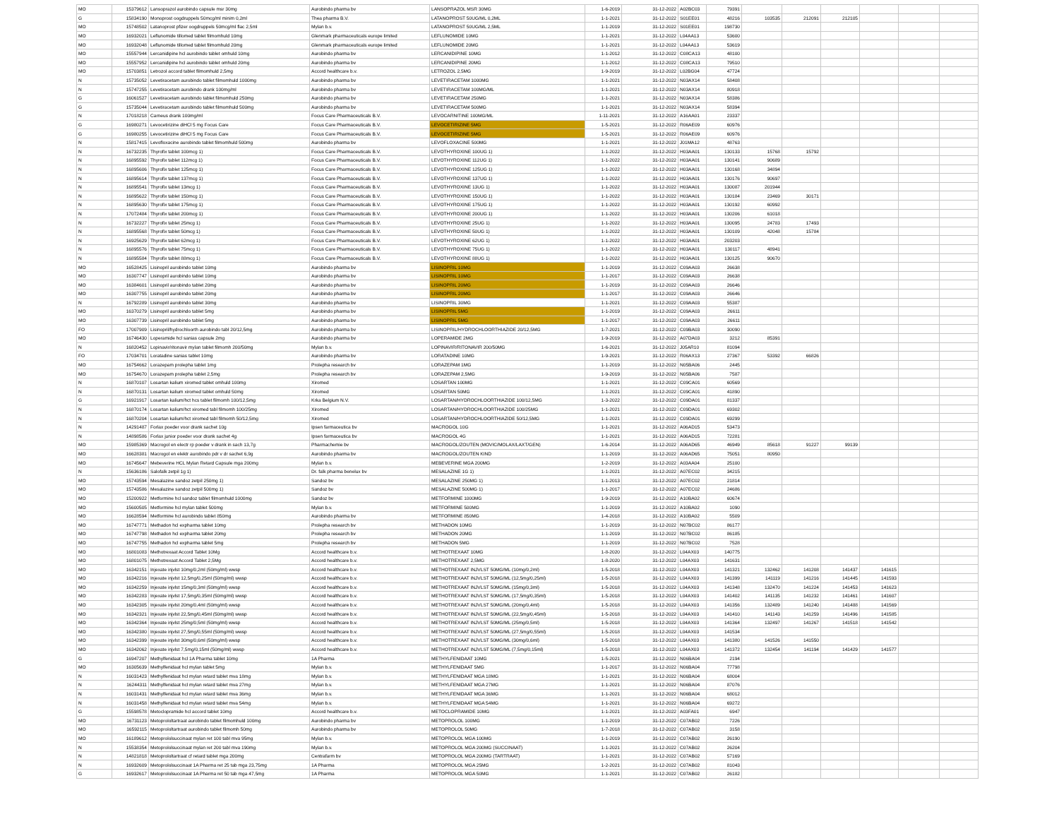| MO | 15379612 | Lansoprazol aurobindo capsule msr 30mg | Aurobindo pharma bv | LANSOPRAZOL MSR 30MG | 1-6-2019 | 31-12-2022 | A02BC03 | 79391 | | | | | | |
| G | 15834190 | Monoprost oogdruppels 50mcg/ml minim 0,2ml | Thea pharma B.V. | LATANOPROST 50UG/ML 0,2ML | 1-1-2021 | 31-12-2022 | S01EE01 | 48216 | 103535 | 212091 | 212105 | | | |
| MO | 15748502 | Latanoprost pfizer oogdruppels 50mcg/ml flac 2,5ml | Mylan b.v. | LATANOPROST 50UG/ML 2,5ML | 1-1-2019 | 31-12-2022 | S01EE01 | 198730 | | | | | | |
| MO | 16932021 | Leflunomide tillomed tablet filmomhuld 10mg | Glenmark pharmaceuticals europe limited | LEFLUNOMIDE 10MG | 1-1-2021 | 31-12-2022 | L04AA13 | 53600 | | | | | | |
| MO | 16932048 | Leflunomide tillomed tablet filmomhuld 20mg | Glenmark pharmaceuticals europe limited | LEFLUNOMIDE 20MG | 1-1-2021 | 31-12-2022 | L04AA13 | 53619 | | | | | | |
| MO | 15557944 | Lercanidipine hcl aurobindo tablet omhuld 10mg | Aurobindo pharma bv | LERCANIDIPINE 10MG | 1-1-2012 | 31-12-2022 | C08CA13 | 48100 | | | | | | |
| MO | 15557952 | Lercanidipine hcl aurobindo tablet omhuld 20mg | Aurobindo pharma bv | LERCANIDIPINE 20MG | 1-1-2012 | 31-12-2022 | C08CA13 | 79510 | | | | | | |
| MO | 15703851 | Letrozol accord tablet filmomhuld 2,5mg | Accord healthcare b.v. | LETROZOL 2,5MG | 1-9-2019 | 31-12-2022 | L02BG04 | 47724 | | | | | | |
| N | 15735052 | Levetiracetam aurobindo tablet filmomhuld 1000mg | Aurobindo pharma bv | LEVETIRACETAM 1000MG | 1-1-2021 | 31-12-2022 | N03AX14 | 58408 | | | | | | |
| N | 15747255 | Levetiracetam aurobindo drank 100mg/ml | Aurobindo pharma bv | LEVETIRACETAM 100MG/ML | 1-1-2021 | 31-12-2022 | N03AX14 | 80918 | | | | | | |
| G | 16061527 | Levetiracetam aurobindo tablet filmomhuld 250mg | Aurobindo pharma bv | LEVETIRACETAM 250MG | 1-1-2021 | 31-12-2022 | N03AX14 | 58386 | | | | | | |
| G | 15735044 | Levetiracetam aurobindo tablet filmomhuld 500mg | Aurobindo pharma bv | LEVETIRACETAM 500MG | 1-1-2021 | 31-12-2022 | N03AX14 | 58394 | | | | | | |
| N | 17018218 | Carneus drank 100mg/ml | Focus Care Pharmaceuticals B.V. | LEVOCARNITINE 100MG/ML | 1-11-2021 | 31-12-2022 | A16AA01 | 23337 | | | | | | |
| G | 16980271 | Levocetirizine diHCl 5 mg Focus Care | Focus Care Pharmaceuticals B.V. | LEVOCETIRIZINE 5MG | 1-5-2021 | 31-12-2022 | R06AE09 | 60976 | | | | | | |
| G | 16980255 | Levocetirizine diHCl 5 mg Focus Care | Focus Care Pharmaceuticals B.V. | LEVOCETIRIZINE 5MG | 1-5-2021 | 31-12-2022 | R06AE09 | 60976 | | | | | | |
| N | 15817415 | Levofloxacine aurobindo tablet filmomhuld 500mg | Aurobindo pharma bv | LEVOFLOXACINE 500MG | 1-1-2021 | 31-12-2022 | J01MA12 | 48763 | | | | | | |
| N | 16732235 | Thyrofix tablet 100mcg 1) | Focus Care Pharmaceuticals B.V. | LEVOTHYROXINE 100UG 1) | 1-1-2022 | 31-12-2022 | H03AA01 | 130133 | 15768 | 15792 | | | | |
| N | 16895592 | Thyrofix tablet 112mcg 1) | Focus Care Pharmaceuticals B.V. | LEVOTHYROXINE 112UG 1) | 1-1-2022 | 31-12-2022 | H03AA01 | 130141 | 90689 | | | | | |
| N | 16895606 | Thyrofix tablet 125mcg 1) | Focus Care Pharmaceuticals B.V. | LEVOTHYROXINE 125UG 1) | 1-1-2022 | 31-12-2022 | H03AA01 | 130168 | 34894 | | | | | |
| N | 16895614 | Thyrofix tablet 137mcg 1) | Focus Care Pharmaceuticals B.V. | LEVOTHYROXINE 137UG 1) | 1-1-2022 | 31-12-2022 | H03AA01 | 130176 | 90697 | | | | | |
| N | 16895541 | Thyrofix tablet 13mcg 1) | Focus Care Pharmaceuticals B.V. | LEVOTHYROXINE 13UG 1) | 1-1-2022 | 31-12-2022 | H03AA01 | 130087 | 201944 | | | | | |
| N | 16895622 | Thyrofix tablet 150mcg 1) | Focus Care Pharmaceuticals B.V. | LEVOTHYROXINE 150UG 1) | 1-1-2022 | 31-12-2022 | H03AA01 | 130184 | 23469 | 30171 | | | | |
| N | 16895630 | Thyrofix tablet 175mcg 1) | Focus Care Pharmaceuticals B.V. | LEVOTHYROXINE 175UG 1) | 1-1-2022 | 31-12-2022 | H03AA01 | 130192 | 60992 | | | | | |
| N | 17072484 | Thyrofix tablet 200mcg 1) | Focus Care Pharmaceuticals B.V. | LEVOTHYROXINE 200UG 1) | 1-1-2022 | 31-12-2022 | H03AA01 | 130206 | 61018 | | | | | |
| N | 16732227 | Thyrofix tablet 25mcg 1) | Focus Care Pharmaceuticals B.V. | LEVOTHYROXINE 25UG 1) | 1-1-2022 | 31-12-2022 | H03AA01 | 130095 | 24783 | 17493 | | | | |
| N | 16895568 | Thyrofix tablet 50mcg 1) | Focus Care Pharmaceuticals B.V. | LEVOTHYROXINE 50UG 1) | 1-1-2022 | 31-12-2022 | H03AA01 | 130109 | 42048 | 15784 | | | | |
| N | 16925629 | Thyrofix tablet 62mcg 1) | Focus Care Pharmaceuticals B.V. | LEVOTHYROXINE 62UG 1) | 1-1-2022 | 31-12-2022 | H03AA01 | 203203 | | | | | | |
| N | 16895576 | Thyrofix tablet 75mcg 1) | Focus Care Pharmaceuticals B.V. | LEVOTHYROXINE 75UG 1) | 1-1-2022 | 31-12-2022 | H03AA01 | 130117 | 48941 | | | | | |
| N | 16895584 | Thyrofix tablet 88mcg 1) | Focus Care Pharmaceuticals B.V. | LEVOTHYROXINE 88UG 1) | 1-1-2022 | 31-12-2022 | H03AA01 | 130125 | 90670 | | | | | |
| MO | 16528425 | Lisinopril aurobindo tablet 10mg | Aurobindo pharma bv | LISINOPRIL 10MG | 1-1-2019 | 31-12-2022 | C09AA03 | 26638 | | | | | | |
| MO | 16307747 | Lisinopril aurobindo tablet 10mg | Aurobindo pharma bv | LISINOPRIL 10MG | 1-1-2017 | 31-12-2022 | C09AA03 | 26638 | | | | | | |
| MO | 16384601 | Lisinopril aurobindo tablet 20mg | Aurobindo pharma bv | LISINOPRIL 20MG | 1-1-2019 | 31-12-2022 | C09AA03 | 26646 | | | | | | |
| MO | 16307755 | Lisinopril aurobindo tablet 20mg | Aurobindo pharma bv | LISINOPRIL 20MG | 1-1-2017 | 31-12-2022 | C09AA03 | 26646 | | | | | | |
| N | 16792289 | Lisinopril aurobindo tablet 30mg | Aurobindo pharma bv | LISINOPRIL 30MG | 1-1-2021 | 31-12-2022 | C09AA03 | 55387 | | | | | | |
| MO | 16370279 | Lisinopril aurobindo tablet 5mg | Aurobindo pharma bv | LISINOPRIL 5MG | 1-1-2019 | 31-12-2022 | C09AA03 | 26611 | | | | | | |
| MO | 16307739 | Lisinopril aurobindo tablet 5mg | Aurobindo pharma bv | LISINOPRIL 5MG | 1-1-2017 | 31-12-2022 | C09AA03 | 26611 | | | | | | |
| FO | 17007909 | Lisinopril/hydrochloorth aurobindo tabl 20/12,5mg | Aurobindo pharma bv | LISINOPRIL/HYDROCHLOORTHIAZIDE 20/12,5MG | 1-7-2021 | 31-12-2022 | C09BA03 | 30090 | | | | | | |
| MO | 16746430 | Loperamide hcl sanias capsule 2mg | Aurobindo pharma bv | LOPERAMIDE 2MG | 1-9-2019 | 31-12-2022 | A07DA03 | 3212 | 85391 | | | | | |
| N | 16820452 | Lopinavir/ritonavir mylan tablet filmomh 200/50mg | Mylan b.v. | LOPINAVIR/RITONAVIR 200/50MG | 1-6-2021 | 31-12-2022 | J05AR10 | 81094 | | | | | | |
| FO | 17034701 | Loratadine sanias tablet 10mg | Aurobindo pharma bv | LORATADINE 10MG | 1-9-2021 | 31-12-2022 | R06AX13 | 27367 | 53392 | 66826 | | | | |
| MO | 16754662 | Lorazepam prolepha tablet 1mg | Prolepha research bv | LORAZEPAM 1MG | 1-1-2019 | 31-12-2022 | N05BA06 | 2445 | | | | | | |
| MO | 16754670 | Lorazepam prolepha tablet 2,5mg | Prolepha research bv | LORAZEPAM 2,5MG | 1-9-2019 | 31-12-2022 | N05BA06 | 7587 | | | | | | |
| N | 16870107 | Losartan kalium xiromed tablet omhuld 100mg | Xiromed | LOSARTAN 100MG | 1-1-2021 | 31-12-2022 | C09CA01 | 60569 | | | | | | |
| N | 16870131 | Losartan kalium xiromed tablet omhuld 50mg | Xiromed | LOSARTAN 50MG | 1-1-2021 | 31-12-2022 | C09CA01 | 41890 | | | | | | |
| G | 16921917 | Losartan kalium/hct hcs tablet filmomh 100/12,5mg | Krka Belgium N.V. | LOSARTAN/HYDROCHLOORTHIAZIDE 100/12,5MG | 1-3-2022 | 31-12-2022 | C09DA01 | 81337 | | | | | | |
| N | 16870174 | Losartan kalium/hct xiromed tabl filmomh 100/25mg | Xiromed | LOSARTAN/HYDROCHLOORTHIAZIDE 100/25MG | 1-1-2021 | 31-12-2022 | C09DA01 | 69302 | | | | | | |
| N | 16870204 | Losartan kalium/hct xiromed tabl filmomh 50/12,5mg | Xiromed | LOSARTAN/HYDROCHLOORTHIAZIDE 50/12,5MG | 1-1-2021 | 31-12-2022 | C09DA01 | 69299 | | | | | | |
| N | 14291487 | Forlax poeder voor drank sachet 10g | Ipsen farmaceutica bv | MACROGOL 10G | 1-1-2021 | 31-12-2022 | A06AD15 | 53473 | | | | | | |
| N | 14898586 | Forlax junior poeder voor drank sachet 4g | Ipsen farmaceutica bv | MACROGOL 4G | 1-1-2021 | 31-12-2022 | A06AD15 | 72281 | | | | | | |
| MO | 15985369 | Macrogol en electr rp poeder v drank in sach 13,7g | Pharmachemie bv | MACROGOL/ZOUTEN (MOVIC/MOLAX/LAXT/GEN) | 1-6-2014 | 31-12-2022 | A06AD65 | 46949 | 85618 | 91227 | 99139 | | | |
| MO | 16628381 | Macrogol en elektr aurobindo pdr v dr sachet 6,9g | Aurobindo pharma bv | MACROGOL/ZOUTEN KIND | 1-1-2019 | 31-12-2022 | A06AD65 | 75051 | 80950 | | | | | |
| MO | 16745647 | Mebeverine HCL Mylan Retard Capsule mga 200mg | Mylan b.v. | MEBEVERINE MGA 200MG | 1-2-2019 | 31-12-2022 | A03AA04 | 25100 | | | | | | |
| N | 15636186 | Salofalk zetpil 1g 1) | Dr. falk pharma benelux bv | MESALAZINE 1G 1) | 1-1-2021 | 31-12-2022 | A07EC02 | 34215 | | | | | | |
| MO | 15743594 | Mesalazine sandoz zetpil 250mg 1) | Sandoz bv | MESALAZINE 250MG 1) | 1-1-2013 | 31-12-2022 | A07EC02 | 21814 | | | | | | |
| MO | 15743586 | Mesalazine sandoz zetpil 500mg 1) | Sandoz bv | MESALAZINE 500MG 1) | 1-1-2017 | 31-12-2022 | A07EC02 | 24686 | | | | | | |
| MO | 15200922 | Metformine hcl sandoz tablet filmomhuld 1000mg | Sandoz bv | METFORMINE 1000MG | 1-9-2019 | 31-12-2022 | A10BA02 | 60674 | | | | | | |
| MO | 15600505 | Metformine hcl mylan tablet 500mg | Mylan b.v. | METFORMINE 500MG | 1-1-2019 | 31-12-2022 | A10BA02 | 1090 | | | | | | |
| MO | 16628594 | Metformine hcl aurobindo tablet 850mg | Aurobindo pharma bv | METFORMINE 850MG | 1-4-2018 | 31-12-2022 | A10BA02 | 5509 | | | | | | |
| MO | 16747771 | Methadon hcl expharma tablet 10mg | Prolepha research bv | METHADON 10MG | 1-1-2019 | 31-12-2022 | N07BC02 | 86177 | | | | | | |
| MO | 16747798 | Methadon hcl expharma tablet 20mg | Prolepha research bv | METHADON 20MG | 1-1-2019 | 31-12-2022 | N07BC02 | 86185 | | | | | | |
| MO | 16747755 | Methadon hcl expharma tablet 5mg | Prolepha research bv | METHADON 5MG | 1-1-2019 | 31-12-2022 | N07BC02 | 7528 | | | | | | |
| MO | 16801083 | Methotrexaat Accord Tablet 10Mg | Accord healthcare b.v. | METHOTREXAAT 10MG | 1-8-2020 | 31-12-2022 | L04AX03 | 140775 | | | | | | |
| MO | 16801075 | Methotrexaat Accord Tablet 2,5Mg | Accord healthcare b.v. | METHOTREXAAT 2,5MG | 1-8-2020 | 31-12-2022 | L04AX03 | 141631 | | | | | | |
| MO | 16342151 | Injexate injvlst 10mg/0,2ml (50mg/ml) wwsp | Accord healthcare b.v. | METHOTREXAAT INJVLST 50MG/ML (10mg/0,2ml) | 1-5-2018 | 31-12-2022 | L04AX03 | 141321 | 132462 | 141208 | 141437 | 141615 | | |
| MO | 16342216 | Injexate injvlst 12,5mg/0,25ml (50mg/ml) wwsp | Accord healthcare b.v. | METHOTREXAAT INJVLST 50MG/ML (12,5mg/0,25ml) | 1-5-2018 | 31-12-2022 | L04AX03 | 141399 | 141119 | 141216 | 141445 | 141593 | | |
| MO | 16342259 | Injexate injvlst 15mg/0,3ml (50mg/ml) wwsp | Accord healthcare b.v. | METHOTREXAAT INJVLST 50MG/ML (15mg/0,3ml) | 1-5-2018 | 31-12-2022 | L04AX03 | 141348 | 132470 | 141224 | 141453 | 141623 | | |
| MO | 16342283 | Injexate injvlst 17,5mg/0,35ml (50mg/ml) wwsp | Accord healthcare b.v. | METHOTREXAAT INJVLST 50MG/ML (17,5mg/0,35ml) | 1-5-2018 | 31-12-2022 | L04AX03 | 141402 | 141135 | 141232 | 141461 | 141607 | | |
| MO | 16342305 | Injexate injvlst 20mg/0,4ml (50mg/ml) wwsp | Accord healthcare b.v. | METHOTREXAAT INJVLST 50MG/ML (20mg/0,4ml) | 1-5-2018 | 31-12-2022 | L04AX03 | 141356 | 132489 | 141240 | 141488 | 141569 | | |
| MO | 16342321 | Injexate injvlst 22,5mg/0,45ml (50mg/ml) wwsp | Accord healthcare b.v. | METHOTREXAAT INJVLST 50MG/ML (22,5mg/0,45ml) | 1-5-2018 | 31-12-2022 | L04AX03 | 141410 | 141143 | 141259 | 141496 | 141585 | | |
| MO | 16342364 | Injexate injvlst 25mg/0,5ml (50mg/ml) wwsp | Accord healthcare b.v. | METHOTREXAAT INJVLST 50MG/ML (25mg/0,5ml) | 1-5-2018 | 31-12-2022 | L04AX03 | 141364 | 132497 | 141267 | 141518 | 141542 | | |
| MO | 16342380 | Injexate injvlst 27,5mg/0,55ml (50mg/ml) wwsp | Accord healthcare b.v. | METHOTREXAAT INJVLST 50MG/ML (27,5mg/0,55ml) | 1-5-2018 | 31-12-2022 | L04AX03 | 141534 | | | | | | |
| MO | 16342399 | Injexate injvlst 30mg/0,6ml (50mg/ml) wwsp | Accord healthcare b.v. | METHOTREXAAT INJVLST 50MG/ML (30mg/0,6ml) | 1-5-2018 | 31-12-2022 | L04AX03 | 141380 | 141526 | 141550 | | | | |
| MO | 16342062 | Injexate injvlst 7,5mg/0,15ml (50mg/ml) wwsp | Accord healthcare b.v. | METHOTREXAAT INJVLST 50MG/ML (7,5mg/0,15ml) | 1-5-2018 | 31-12-2022 | L04AX03 | 141372 | 132454 | 141194 | 141429 | 141577 | | |
| G | 16947207 | Methylfenidaat hcl 1A Pharma tablet 10mg | 1A Pharma | METHYLFENIDAAT 10MG | 1-5-2021 | 31-12-2022 | N06BA04 | 2194 | | | | | | |
| MO | 16305639 | Methylfenidaat hcl mylan tablet 5mg | Mylan b.v. | METHYLFENIDAAT 5MG | 1-1-2017 | 31-12-2022 | N06BA04 | 77798 | | | | | | |
| N | 16031423 | Methylfenidaat hcl mylan retard tablet mva 18mg | Mylan b.v. | METHYLFENIDAAT MGA 18MG | 1-1-2021 | 31-12-2022 | N06BA04 | 68004 | | | | | | |
| N | 16244311 | Methylfenidaat hcl mylan retard tablet mva 27mg | Mylan b.v. | METHYLFENIDAAT MGA 27MG | 1-1-2021 | 31-12-2022 | N06BA04 | 87076 | | | | | | |
| N | 16031431 | Methylfenidaat hcl mylan retard tablet mva 36mg | Mylan b.v. | METHYLFENIDAAT MGA 36MG | 1-1-2021 | 31-12-2022 | N06BA04 | 68012 | | | | | | |
| N | 16031458 | Methylfenidaat hcl mylan retard tablet mva 54mg | Mylan b.v. | METHYLFENIDAAT MGA 54MG | 1-1-2021 | 31-12-2022 | N06BA04 | 69272 | | | | | | |
| G | 15598578 | Metoclopramide hcl accord tablet 10mg | Accord healthcare b.v. | METOCLOPRAMIDE 10MG | 1-1-2021 | 31-12-2022 | A03FA01 | 6947 | | | | | | |
| MO | 16731123 | Metoprololtartraat aurobindo tablet filmomhuld 100mg | Aurobindo pharma bv | METOPROLOL 100MG | 1-1-2019 | 31-12-2022 | C07AB02 | 7226 | | | | | | |
| MO | 16592115 | Metoprololtartraat aurobindo tablet filmomh 50mg | Aurobindo pharma bv | METOPROLOL 50MG | 1-7-2018 | 31-12-2022 | C07AB02 | 3158 | | | | | | |
| MO | 16189612 | Metoprololsuccinaat mylan ret 100 tabl mva 95mg | Mylan b.v. | METOPROLOL MGA 100MG | 1-1-2019 | 31-12-2022 | C07AB02 | 26190 | | | | | | |
| N | 15538354 | Metoprololsuccinaat mylan ret 200 tabl mva 190mg | Mylan b.v. | METOPROLOL MGA 200MG (SUCCINAAT) | 1-1-2021 | 31-12-2022 | C07AB02 | 26204 | | | | | | |
| N | 14821818 | Metoprololtartraat cf retard tablet mga 200mg | Centrafarm bv | METOPROLOL MGA 200MG (TARTRAAT) | 1-1-2021 | 31-12-2022 | C07AB02 | 57169 | | | | | | |
| N | 16932609 | Metoprololsuccinaat 1A Pharma ret 25 tab mga 23,75mg | 1A Pharma | METOPROLOL MGA 25MG | 1-2-2021 | 31-12-2022 | C07AB02 | 81043 | | | | | | |
| G | 16932617 | Metoprololsuccinaat 1A Pharma ret 50 tab mga 47,5mg | 1A Pharma | METOPROLOL MGA 50MG | 1-1-2021 | 31-12-2022 | C07AB02 | 26182 | | | | | | |